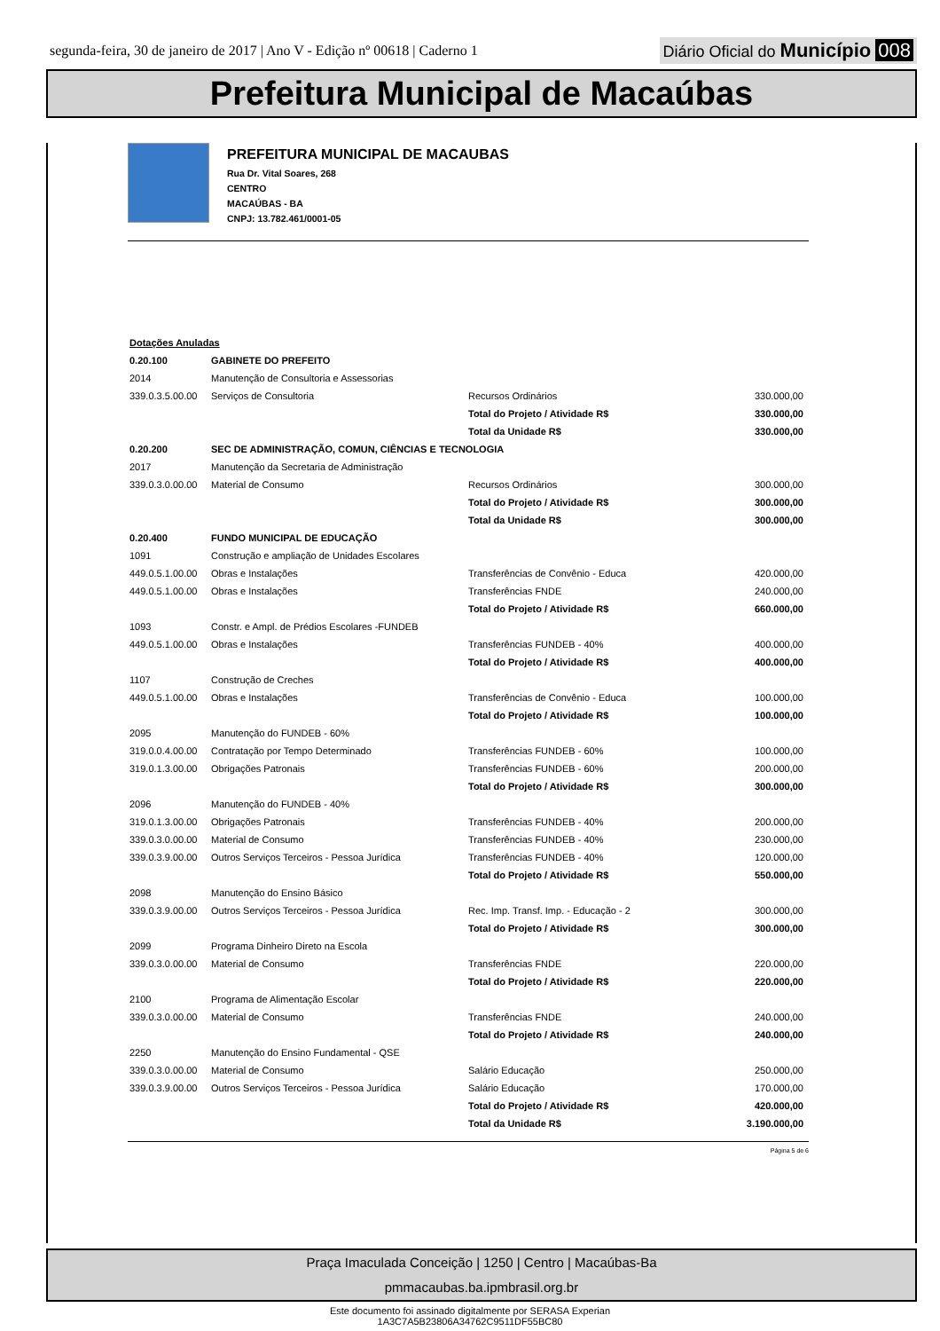segunda-feira, 30 de janeiro de 2017 | Ano V - Edição nº 00618 | Caderno 1 Diário Oficial do Município 008
Prefeitura Municipal de Macaúbas
PREFEITURA MUNICIPAL DE MACAUBAS
Rua Dr. Vital Soares, 268
CENTRO
MACAÚBAS - BA
CNPJ: 13.782.461/0001-05
| Dotações Anuladas | | | | |
| 0.20.100 | GABINETE DO PREFEITO | | | |
| 2014 | Manutenção de Consultoria e Assessorias | | | |
| 339.0.3.5.00.00 | Serviços de Consultoria | | Recursos Ordinários | 330.000,00 |
| | | Total do Projeto / Atividade R$ | | 330.000,00 |
| | | Total da Unidade R$ | | 330.000,00 |
| 0.20.200 | SEC DE ADMINISTRAÇÃO, COMUN, CIÊNCIAS E TECNOLOGIA | | | |
| 2017 | Manutenção da Secretaria de Administração | | | |
| 339.0.3.0.00.00 | Material de Consumo | | Recursos Ordinários | 300.000,00 |
| | | Total do Projeto / Atividade R$ | | 300.000,00 |
| | | Total da Unidade R$ | | 300.000,00 |
| 0.20.400 | FUNDO MUNICIPAL DE EDUCAÇÃO | | | |
| 1091 | Construção e ampliação de Unidades Escolares | | | |
| 449.0.5.1.00.00 | Obras e Instalações | | Transferências de Convênio - Educa | 420.000,00 |
| 449.0.5.1.00.00 | Obras e Instalações | | Transferências FNDE | 240.000,00 |
| | | Total do Projeto / Atividade R$ | | 660.000,00 |
| 1093 | Constr. e Ampl. de Prédios Escolares -FUNDEB | | | |
| 449.0.5.1.00.00 | Obras e Instalações | | Transferências FUNDEB - 40% | 400.000,00 |
| | | Total do Projeto / Atividade R$ | | 400.000,00 |
| 1107 | Construção de Creches | | | |
| 449.0.5.1.00.00 | Obras e Instalações | | Transferências de Convênio - Educa | 100.000,00 |
| | | Total do Projeto / Atividade R$ | | 100.000,00 |
| 2095 | Manutenção do FUNDEB - 60% | | | |
| 319.0.0.4.00.00 | Contratação por Tempo Determinado | | Transferências FUNDEB - 60% | 100.000,00 |
| 319.0.1.3.00.00 | Obrigações Patronais | | Transferências FUNDEB - 60% | 200.000,00 |
| | | Total do Projeto / Atividade R$ | | 300.000,00 |
| 2096 | Manutenção do FUNDEB - 40% | | | |
| 319.0.1.3.00.00 | Obrigações Patronais | | Transferências FUNDEB - 40% | 200.000,00 |
| 339.0.3.0.00.00 | Material de Consumo | | Transferências FUNDEB - 40% | 230.000,00 |
| 339.0.3.9.00.00 | Outros Serviços Terceiros - Pessoa Jurídica | | Transferências FUNDEB - 40% | 120.000,00 |
| | | Total do Projeto / Atividade R$ | | 550.000,00 |
| 2098 | Manutenção do Ensino Básico | | | |
| 339.0.3.9.00.00 | Outros Serviços Terceiros - Pessoa Jurídica | | Rec. Imp. Transf. Imp. - Educação - 2 | 300.000,00 |
| | | Total do Projeto / Atividade R$ | | 300.000,00 |
| 2099 | Programa Dinheiro Direto na Escola | | | |
| 339.0.3.0.00.00 | Material de Consumo | | Transferências FNDE | 220.000,00 |
| | | Total do Projeto / Atividade R$ | | 220.000,00 |
| 2100 | Programa de Alimentação Escolar | | | |
| 339.0.3.0.00.00 | Material de Consumo | | Transferências FNDE | 240.000,00 |
| | | Total do Projeto / Atividade R$ | | 240.000,00 |
| 2250 | Manutenção do Ensino Fundamental - QSE | | | |
| 339.0.3.0.00.00 | Material de Consumo | | Salário Educação | 250.000,00 |
| 339.0.3.9.00.00 | Outros Serviços Terceiros - Pessoa Jurídica | | Salário Educação | 170.000,00 |
| | | Total do Projeto / Atividade R$ | | 420.000,00 |
| | | Total da Unidade R$ | | 3.190.000,00 |
Página 5 de 6
Praça Imaculada Conceição | 1250 | Centro | Macaúbas-Ba
pmmacaubas.ba.ipmbrasil.org.br
Este documento foi assinado digitalmente por SERASA Experian
1A3C7A5B23806A34762C9511DF55BC80